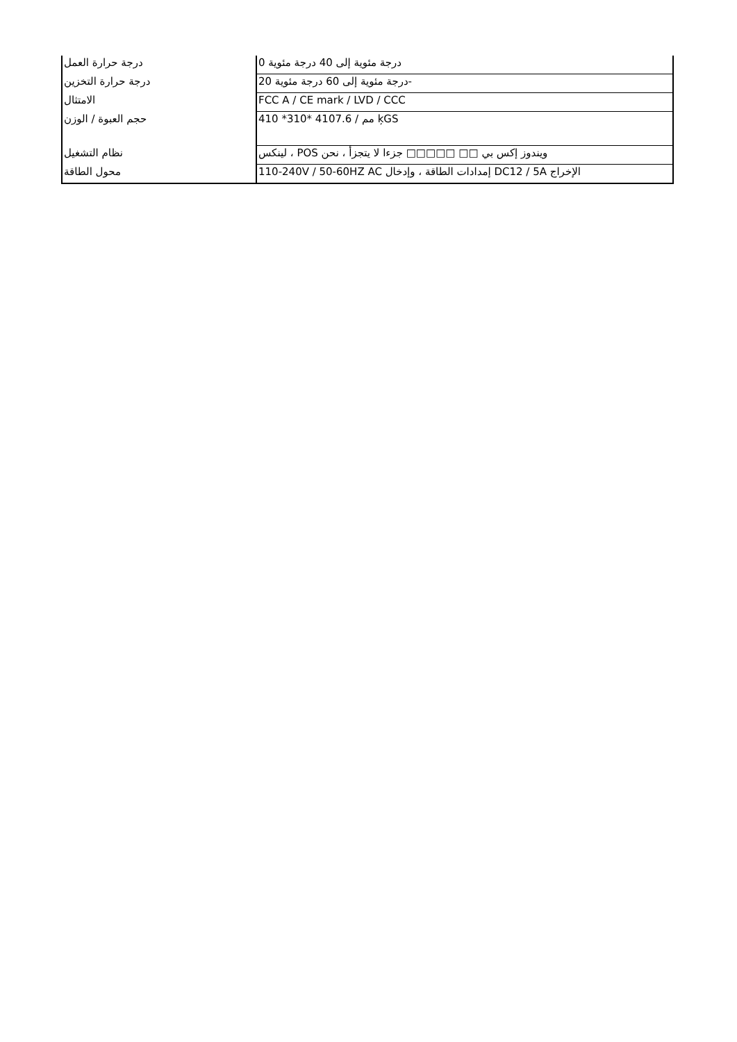| درجة حرارة العمل | درجة مئوية إلى 40 درجة مئوية 0 |
| درجة حرارة التخزين | درجة مئوية إلى 60 درجة مئوية 20- |
| الامتثال | FCC A / CE mark / LVD / CCC |
| حجم العبوة / الوزن | 410 *310* 4107.6 / مم ķGS |
| نظام التشغيل | لينكس ، POS ويندوز إكس بي □□ □□□□□ جزءا لا يتجزأ ، نحن |
| محول الطاقة | 110-240V / 50-60HZ AC إمدادات الطاقة ، وإدخال DC12 / 5A الإخراج |